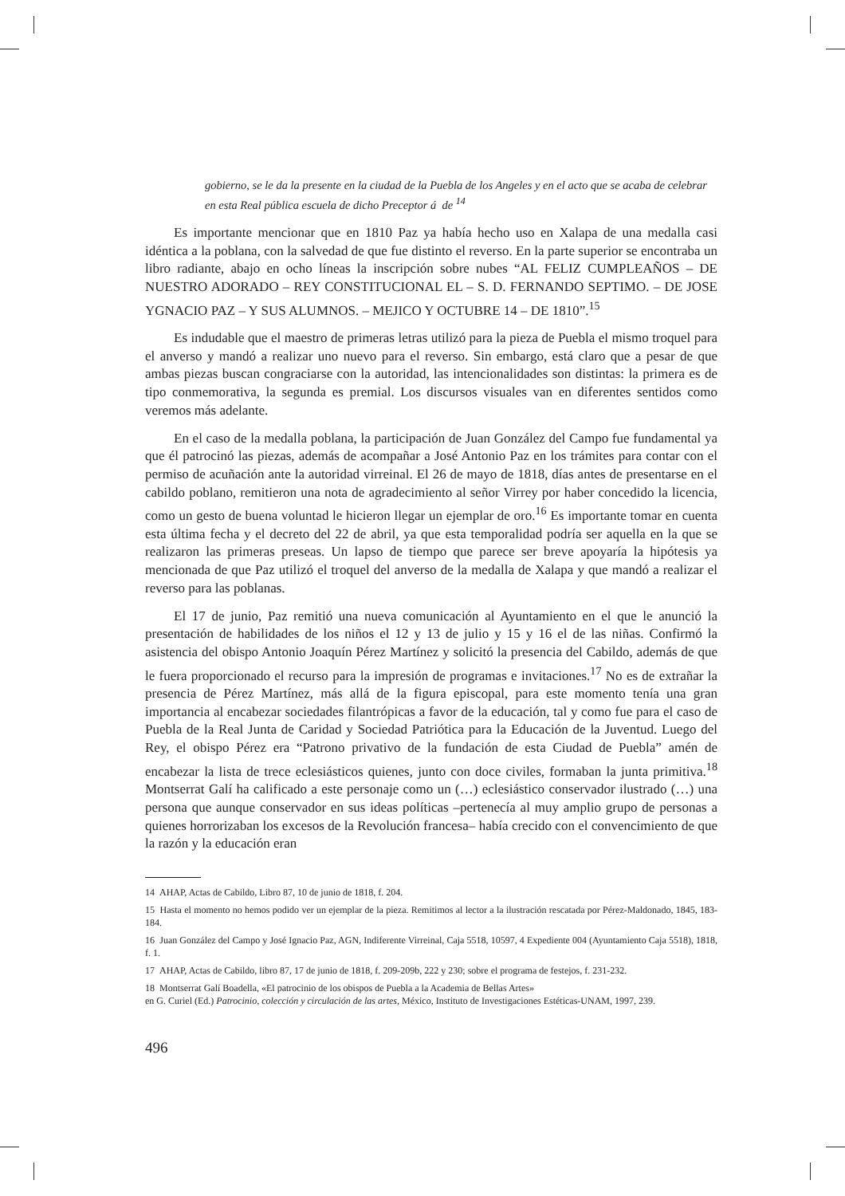gobierno, se le da la presente en la ciudad de la Puebla de los Angeles y en el acto que se acaba de celebrar en esta Real pública escuela de dicho Preceptor á de <sup>14</sup>
Es importante mencionar que en 1810 Paz ya había hecho uso en Xalapa de una medalla casi idéntica a la poblana, con la salvedad de que fue distinto el reverso. En la parte superior se encontraba un libro radiante, abajo en ocho líneas la inscripción sobre nubes “AL FELIZ CUMPLEAÑOS – DE NUESTRO ADORADO – REY CONSTITUCIONAL EL – S. D. FERNANDO SEPTIMO. – DE JOSE YGNACIO PAZ – Y SUS ALUMNOS. – MEJICO Y OCTUBRE 14 – DE 1810”.<sup>15</sup>
Es indudable que el maestro de primeras letras utilizó para la pieza de Puebla el mismo troquel para el anverso y mandó a realizar uno nuevo para el reverso. Sin embargo, está claro que a pesar de que ambas piezas buscan congraciarse con la autoridad, las intencionalidades son distintas: la primera es de tipo conmemorativa, la segunda es premial. Los discursos visuales van en diferentes sentidos como veremos más adelante.
En el caso de la medalla poblana, la participación de Juan González del Campo fue fundamental ya que él patrocinó las piezas, además de acompañar a José Antonio Paz en los trámites para contar con el permiso de acuñación ante la autoridad virreinal. El 26 de mayo de 1818, días antes de presentarse en el cabildo poblano, remitieron una nota de agradecimiento al señor Virrey por haber concedido la licencia, como un gesto de buena voluntad le hicieron llegar un ejemplar de oro.<sup>16</sup> Es importante tomar en cuenta esta última fecha y el decreto del 22 de abril, ya que esta temporalidad podría ser aquella en la que se realizaron las primeras preseas. Un lapso de tiempo que parece ser breve apoyaría la hipótesis ya mencionada de que Paz utilizó el troquel del anverso de la medalla de Xalapa y que mandó a realizar el reverso para las poblanas.
El 17 de junio, Paz remitió una nueva comunicación al Ayuntamiento en el que le anunció la presentación de habilidades de los niños el 12 y 13 de julio y 15 y 16 el de las niñas. Confirmó la asistencia del obispo Antonio Joaquín Pérez Martínez y solicitó la presencia del Cabildo, además de que le fuera proporcionado el recurso para la impresión de programas e invitaciones.<sup>17</sup> No es de extrañar la presencia de Pérez Martínez, más allá de la figura episcopal, para este momento tenía una gran importancia al encabezar sociedades filantrópicas a favor de la educación, tal y como fue para el caso de Puebla de la Real Junta de Caridad y Sociedad Patriótica para la Educación de la Juventud. Luego del Rey, el obispo Pérez era “Patrono privativo de la fundación de esta Ciudad de Puebla” amén de encabezar la lista de trece eclesiásticos quienes, junto con doce civiles, formaban la junta primitiva.<sup>18</sup> Montserrat Galí ha calificado a este personaje como un (…) eclesiástico conservador ilustrado (…) una persona que aunque conservador en sus ideas políticas –pertenecía al muy amplio grupo de personas a quienes horrorizaban los excesos de la Revolución francesa– había crecido con el convencimiento de que la razón y la educación eran
14 AHAP, Actas de Cabildo, Libro 87, 10 de junio de 1818, f. 204.
15 Hasta el momento no hemos podido ver un ejemplar de la pieza. Remitimos al lector a la ilustración rescatada por Pérez-Maldonado, 1845, 183-184.
16 Juan González del Campo y José Ignacio Paz, AGN, Indiferente Virreinal, Caja 5518, 10597, 4 Expediente 004 (Ayuntamiento Caja 5518), 1818, f. 1.
17 AHAP, Actas de Cabildo, libro 87, 17 de junio de 1818, f. 209-209b, 222 y 230; sobre el programa de festejos, f. 231-232.
18 Montserrat Galí Boadella, «El patrocinio de los obispos de Puebla a la Academia de Bellas Artes»
en G. Curiel (Ed.) Patrocinio, colección y circulación de las artes, México, Instituto de Investigaciones Estéticas-UNAM, 1997, 239.
496